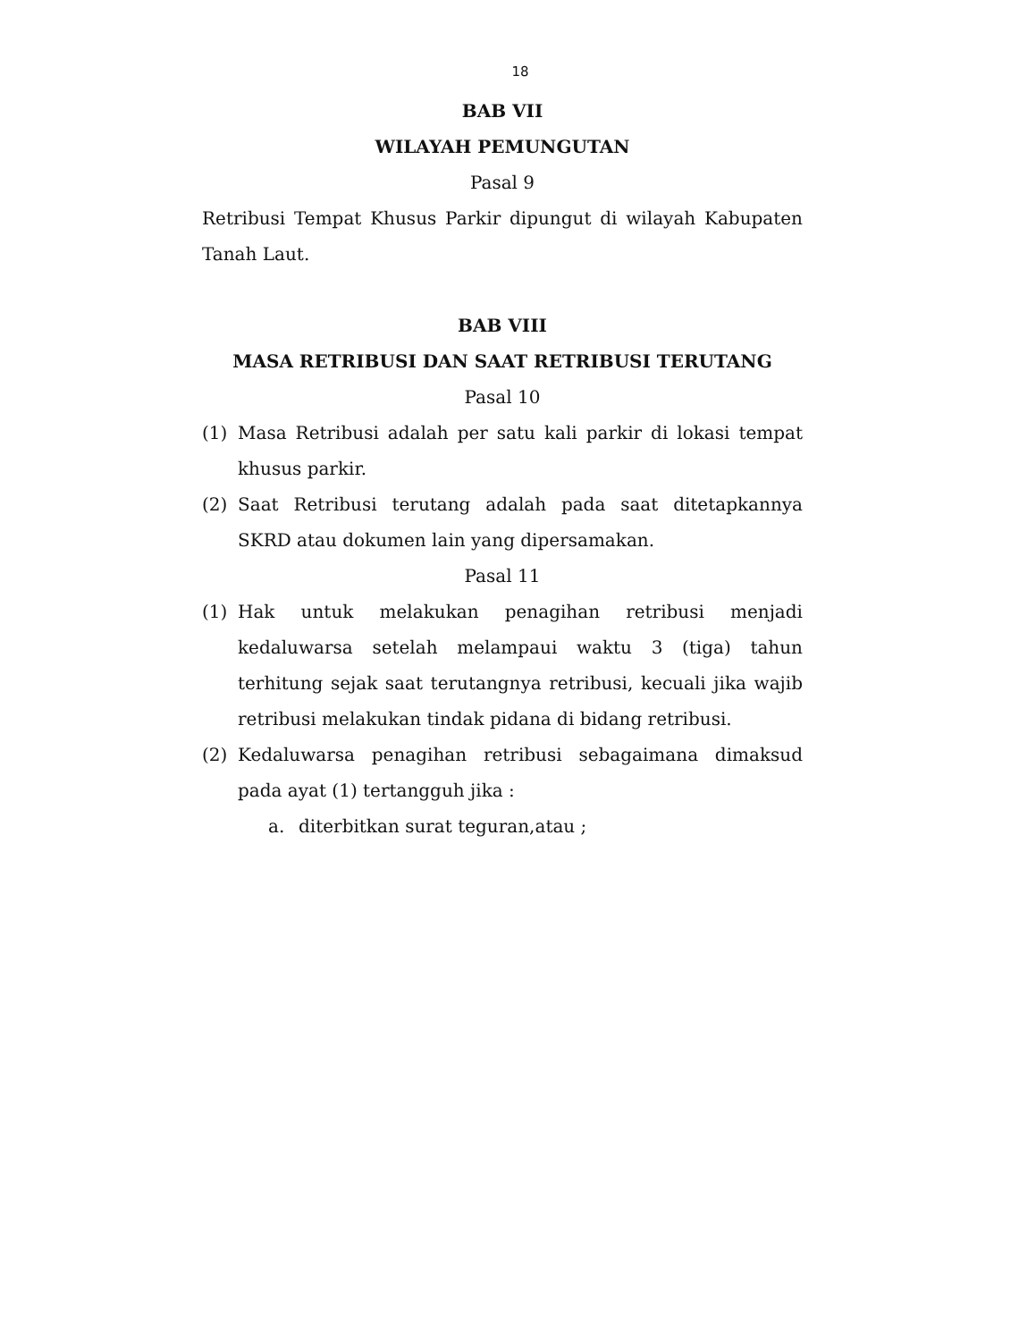18
BAB VII
WILAYAH PEMUNGUTAN
Pasal 9
Retribusi Tempat Khusus Parkir dipungut di wilayah Kabupaten Tanah Laut.
BAB VIII
MASA RETRIBUSI DAN SAAT RETRIBUSI TERUTANG
Pasal 10
(1) Masa Retribusi adalah per satu kali parkir di lokasi tempat khusus parkir.
(2) Saat Retribusi terutang adalah pada saat ditetapkannya SKRD atau dokumen lain yang dipersamakan.
Pasal 11
(1) Hak untuk melakukan penagihan retribusi menjadi kedaluwarsa setelah melampaui waktu 3 (tiga) tahun terhitung sejak saat terutangnya retribusi, kecuali jika wajib retribusi melakukan tindak pidana di bidang retribusi.
(2) Kedaluwarsa penagihan retribusi sebagaimana dimaksud pada ayat (1) tertangguh jika :
a. diterbitkan surat teguran,atau ;